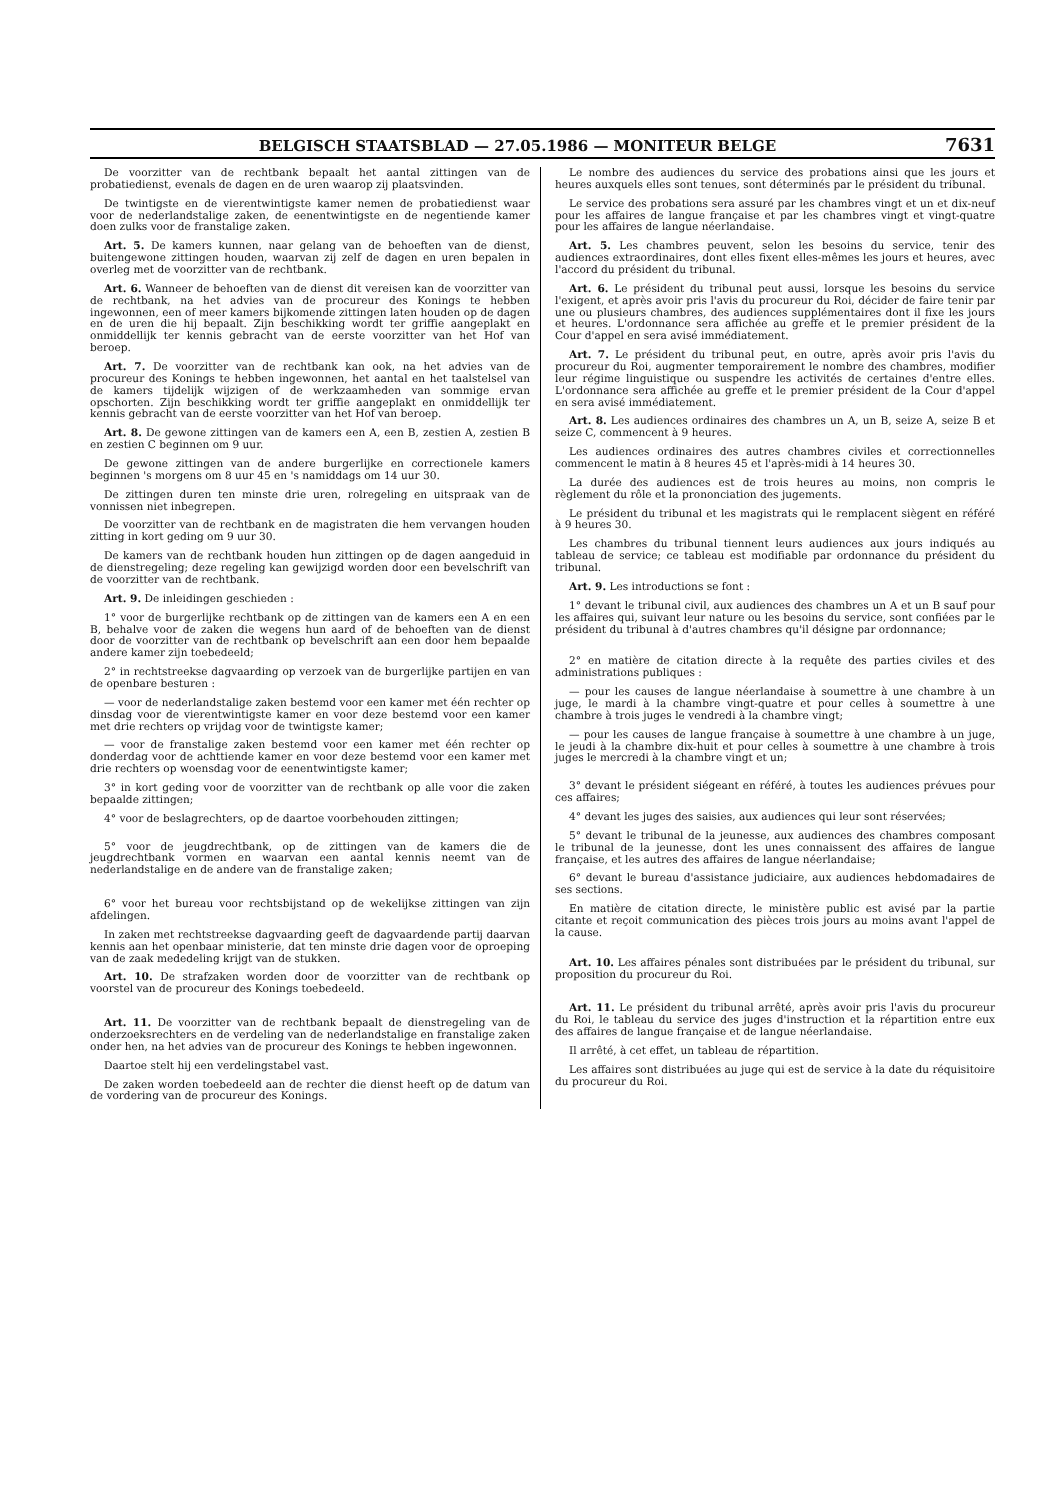BELGISCH STAATSBLAD — 27.05.1986 — MONITEUR BELGE 7631
De voorzitter van de rechtbank bepaalt het aantal zittingen van de probatiedienst, evenals de dagen en de uren waarop zij plaatsvinden.
De twintigste en de vierentwintigste kamer nemen de probatiedienst waar voor de nederlandstalige zaken, de eenentwintigste en de negentiende kamer doen zulks voor de franstalige zaken.
Art. 5. De kamers kunnen, naar gelang van de behoeften van de dienst, buitengewone zittingen houden, waarvan zij zelf de dagen en uren bepalen in overleg met de voorzitter van de rechtbank.
Art. 6. Wanneer de behoeften van de dienst dit vereisen kan de voorzitter van de rechtbank, na het advies van de procureur des Konings te hebben ingewonnen, een of meer kamers bijkomende zittingen laten houden op de dagen en de uren die hij bepaalt. Zijn beschikking wordt ter griffie aangeplakt en onmiddellijk ter kennis gebracht van de eerste voorzitter van het Hof van beroep.
Art. 7. De voorzitter van de rechtbank kan ook, na het advies van de procureur des Konings te hebben ingewonnen, het aantal en het taalstelsel van de kamers tijdelijk wijzigen of de werkzaamheden van sommige ervan opschorten. Zijn beschikking wordt ter griffie aangeplakt en onmiddellijk ter kennis gebracht van de eerste voorzitter van het Hof van beroep.
Art. 8. De gewone zittingen van de kamers een A, een B, zestien A, zestien B en zestien C beginnen om 9 uur.
De gewone zittingen van de andere burgerlijke en correctionele kamers beginnen 's morgens om 8 uur 45 en 's namiddags om 14 uur 30.
De zittingen duren ten minste drie uren, rolregeling en uitspraak van de vonnissen niet inbegrepen.
De voorzitter van de rechtbank en de magistraten die hem vervangen houden zitting in kort geding om 9 uur 30.
De kamers van de rechtbank houden hun zittingen op de dagen aangeduid in de dienstregeling; deze regeling kan gewijzigd worden door een bevelschrift van de voorzitter van de rechtbank.
Art. 9. De inleidingen geschieden :
1° voor de burgerlijke rechtbank op de zittingen van de kamers een A en een B, behalve voor de zaken die wegens hun aard of de behoeften van de dienst door de voorzitter van de rechtbank op bevelschrift aan een door hem bepaalde andere kamer zijn toebedeeld;
2° in rechtstreekse dagvaarding op verzoek van de burgerlijke partijen en van de openbare besturen :
— voor de nederlandstalige zaken bestemd voor een kamer met één rechter op dinsdag voor de vierentwintigste kamer en voor deze bestemd voor een kamer met drie rechters op vrijdag voor de twintigste kamer;
— voor de franstalige zaken bestemd voor een kamer met één rechter op donderdag voor de achttiende kamer en voor deze bestemd voor een kamer met drie rechters op woensdag voor de eenentwintigste kamer;
3° in kort geding voor de voorzitter van de rechtbank op alle voor die zaken bepaalde zittingen;
4° voor de beslagrechters, op de daartoe voorbehouden zittingen;
5° voor de jeugdrechtbank, op de zittingen van de kamers die de jeugdrechtbank vormen en waarvan een aantal kennis neemt van de nederlandstalige en de andere van de franstalige zaken;
6° voor het bureau voor rechtsbijstand op de wekelijkse zittingen van zijn afdelingen.
In zaken met rechtstreekse dagvaarding geeft de dagvaardende partij daarvan kennis aan het openbaar ministerie, dat ten minste drie dagen voor de oproeping van de zaak mededeling krijgt van de stukken.
Art. 10. De strafzaken worden door de voorzitter van de rechtbank op voorstel van de procureur des Konings toebedeeld.
Art. 11. De voorzitter van de rechtbank bepaalt de dienstregeling van de onderzoeksrechters en de verdeling van de nederlandstalige en franstalige zaken onder hen, na het advies van de procureur des Konings te hebben ingewonnen.
Daartoe stelt hij een verdelingstabel vast.
De zaken worden toebedeeld aan de rechter die dienst heeft op de datum van de vordering van de procureur des Konings.
Le nombre des audiences du service des probations ainsi que les jours et heures auxquels elles sont tenues, sont déterminés par le président du tribunal.
Le service des probations sera assuré par les chambres vingt et un et dix-neuf pour les affaires de langue française et par les chambres vingt et vingt-quatre pour les affaires de langue néerlandaise.
Art. 5. Les chambres peuvent, selon les besoins du service, tenir des audiences extraordinaires, dont elles fixent elles-mêmes les jours et heures, avec l'accord du président du tribunal.
Art. 6. Le président du tribunal peut aussi, lorsque les besoins du service l'exigent, et après avoir pris l'avis du procureur du Roi, décider de faire tenir par une ou plusieurs chambres, des audiences supplémentaires dont il fixe les jours et heures. L'ordonnance sera affichée au greffe et le premier président de la Cour d'appel en sera avisé immédiatement.
Art. 7. Le président du tribunal peut, en outre, après avoir pris l'avis du procureur du Roi, augmenter temporairement le nombre des chambres, modifier leur régime linguistique ou suspendre les activités de certaines d'entre elles. L'ordonnance sera affichée au greffe et le premier président de la Cour d'appel en sera avisé immédiatement.
Art. 8. Les audiences ordinaires des chambres un A, un B, seize A, seize B et seize C, commencent à 9 heures.
Les audiences ordinaires des autres chambres civiles et correctionnelles commencent le matin à 8 heures 45 et l'après-midi à 14 heures 30.
La durée des audiences est de trois heures au moins, non compris le règlement du rôle et la prononciation des jugements.
Le président du tribunal et les magistrats qui le remplacent siègent en référé à 9 heures 30.
Les chambres du tribunal tiennent leurs audiences aux jours indiqués au tableau de service; ce tableau est modifiable par ordonnance du président du tribunal.
Art. 9. Les introductions se font :
1° devant le tribunal civil, aux audiences des chambres un A et un B sauf pour les affaires qui, suivant leur nature ou les besoins du service, sont confiées par le président du tribunal à d'autres chambres qu'il désigne par ordonnance;
2° en matière de citation directe à la requête des parties civiles et des administrations publiques :
— pour les causes de langue néerlandaise à soumettre à une chambre à un juge, le mardi à la chambre vingt-quatre et pour celles à soumettre à une chambre à trois juges le vendredi à la chambre vingt;
— pour les causes de langue française à soumettre à une chambre à un juge, le jeudi à la chambre dix-huit et pour celles à soumettre à une chambre à trois juges le mercredi à la chambre vingt et un;
3° devant le président siégeant en référé, à toutes les audiences prévues pour ces affaires;
4° devant les juges des saisies, aux audiences qui leur sont réservées;
5° devant le tribunal de la jeunesse, aux audiences des chambres composant le tribunal de la jeunesse, dont les unes connaissent des affaires de langue française, et les autres des affaires de langue néerlandaise;
6° devant le bureau d'assistance judiciaire, aux audiences hebdomadaires de ses sections.
En matière de citation directe, le ministère public est avisé par la partie citante et reçoit communication des pièces trois jours au moins avant l'appel de la cause.
Art. 10. Les affaires pénales sont distribuées par le président du tribunal, sur proposition du procureur du Roi.
Art. 11. Le président du tribunal arrêté, après avoir pris l'avis du procureur du Roi, le tableau du service des juges d'instruction et la répartition entre eux des affaires de langue française et de langue néerlandaise.
Il arrêté, à cet effet, un tableau de répartition.
Les affaires sont distribuées au juge qui est de service à la date du réquisitoire du procureur du Roi.